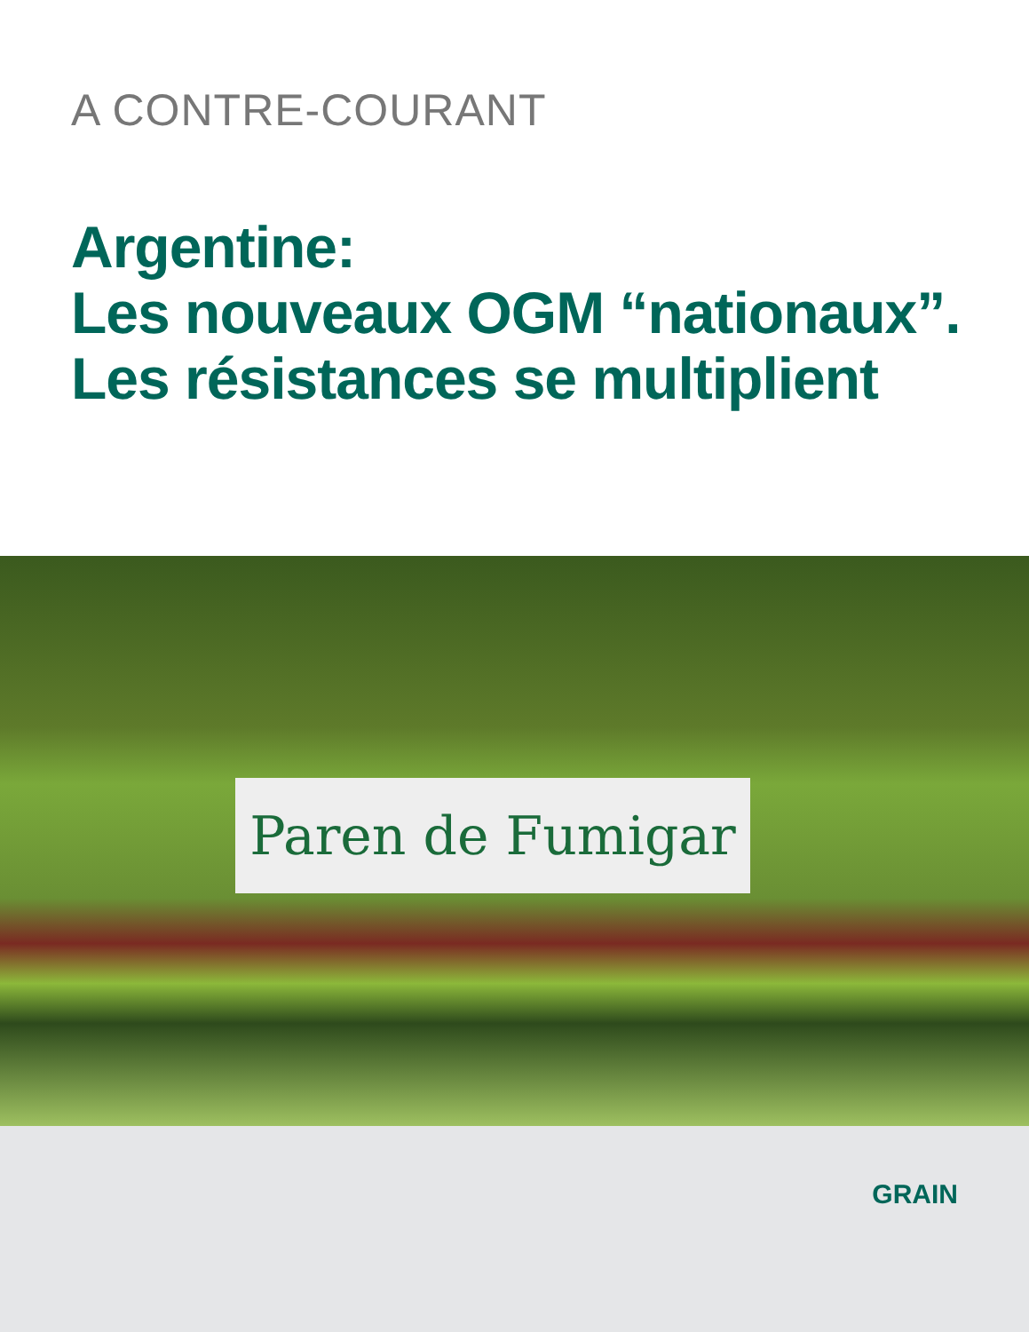A CONTRE-COURANT
Argentine:
Les nouveaux OGM “nationaux”.
Les résistances se multiplient
Paren de Fumigar
GRAIN